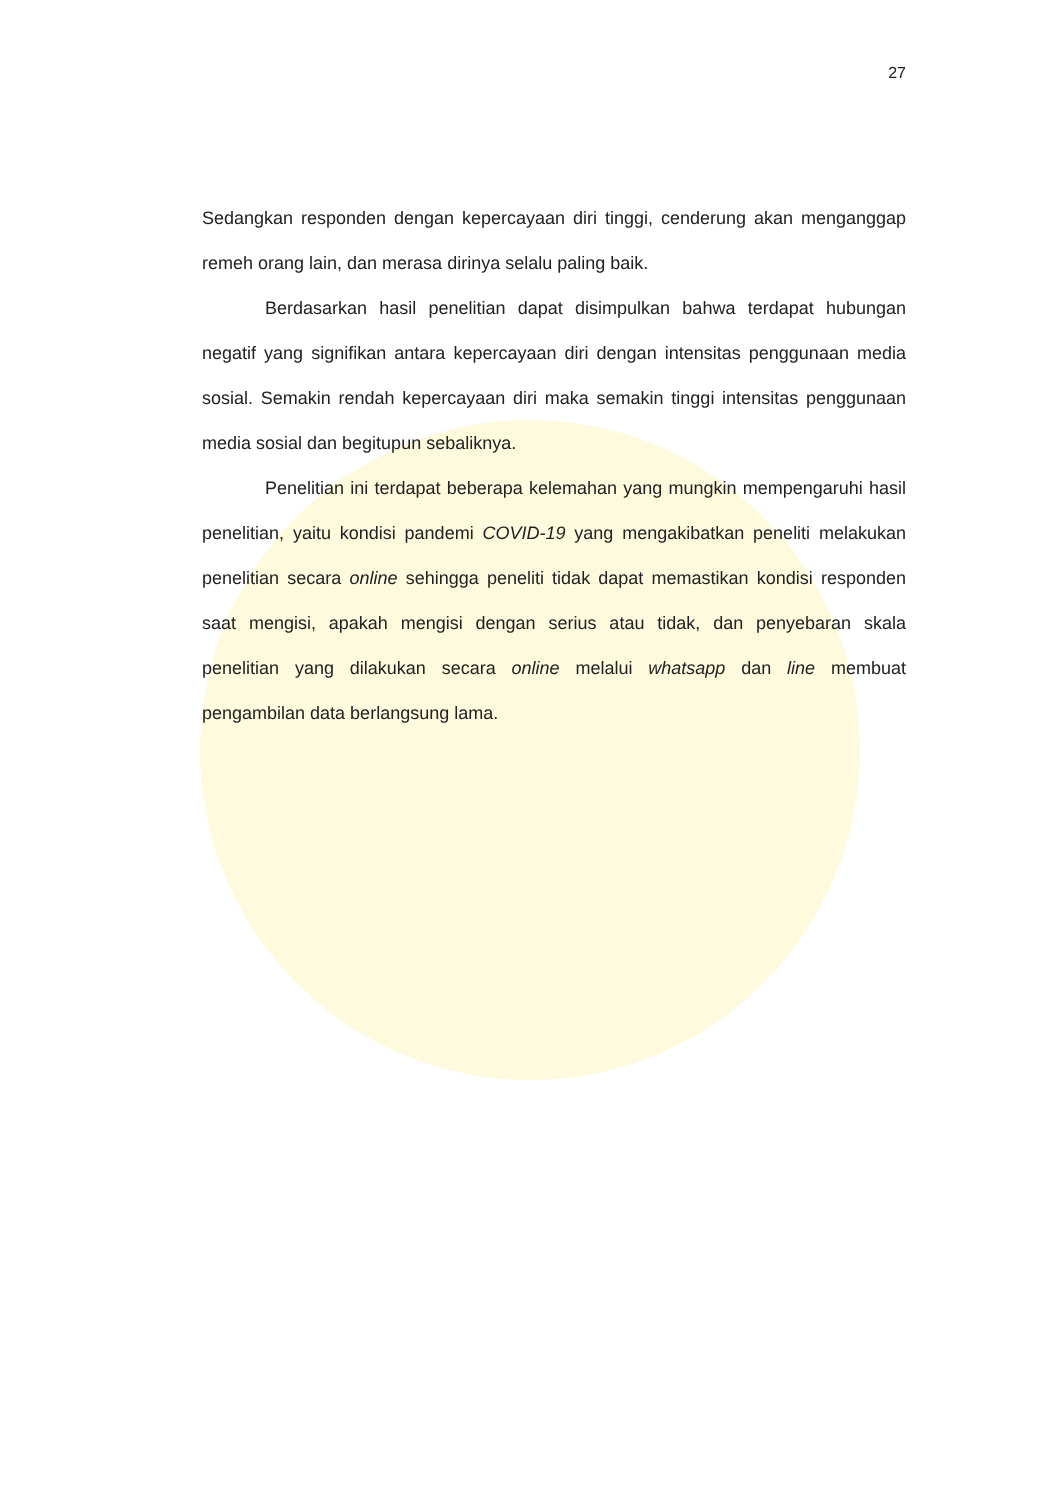27
Sedangkan responden dengan kepercayaan diri tinggi, cenderung akan menganggap remeh orang lain, dan merasa dirinya selalu paling baik.
Berdasarkan hasil penelitian dapat disimpulkan bahwa terdapat hubungan negatif yang signifikan antara kepercayaan diri dengan intensitas penggunaan media sosial. Semakin rendah kepercayaan diri maka semakin tinggi intensitas penggunaan media sosial dan begitupun sebaliknya.
Penelitian ini terdapat beberapa kelemahan yang mungkin mempengaruhi hasil penelitian, yaitu kondisi pandemi COVID-19 yang mengakibatkan peneliti melakukan penelitian secara online sehingga peneliti tidak dapat memastikan kondisi responden saat mengisi, apakah mengisi dengan serius atau tidak, dan penyebaran skala penelitian yang dilakukan secara online melalui whatsapp dan line membuat pengambilan data berlangsung lama.